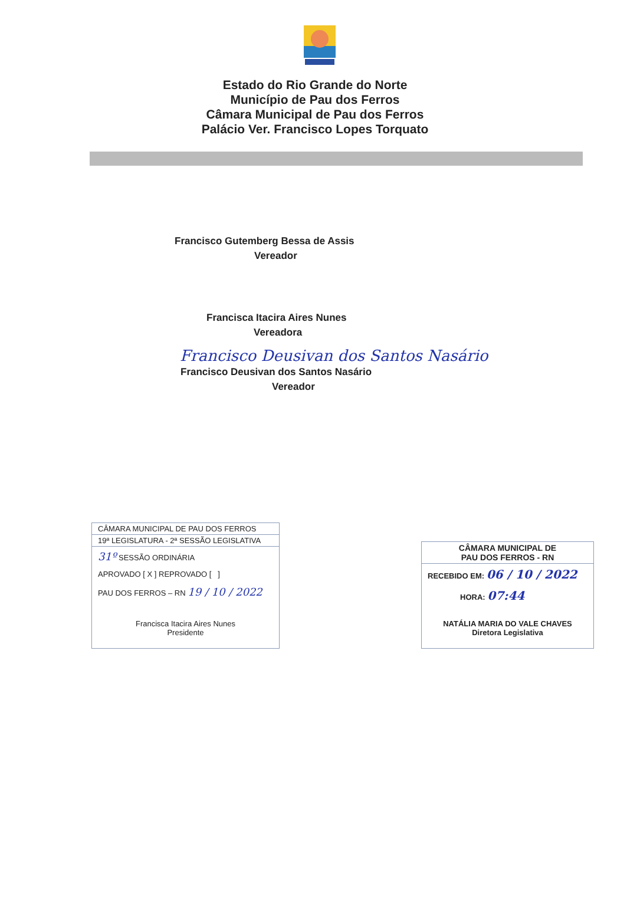Estado do Rio Grande do Norte
Município de Pau dos Ferros
Câmara Municipal de Pau dos Ferros
Palácio Ver. Francisco Lopes Torquato
Francisco Gutemberg Bessa de Assis
Vereador
Francisca Itacira Aires Nunes
Vereadora
Francisco Deusivan dos Santos Nasário
Francisco Deusivan dos Santos Nasário
Vereador
CÂMARA MUNICIPAL DE PAU DOS FERROS
19ª LEGISLATURA - 2ª SESSÃO LEGISLATIVA
31º SESSÃO ORDINÁRIA
APROVADO [ X ] REPROVADO [ ]
PAU DOS FERROS – RN 19 / 10 / 2022
Francisca Itacira Aires Nunes
Presidente
CÂMARA MUNICIPAL DE
PAU DOS FERROS - RN
RECEBIDO EM: 06 / 10 / 2022
HORA: 07:44
NATÁLIA MARIA DO VALE CHAVES
Diretora Legislativa